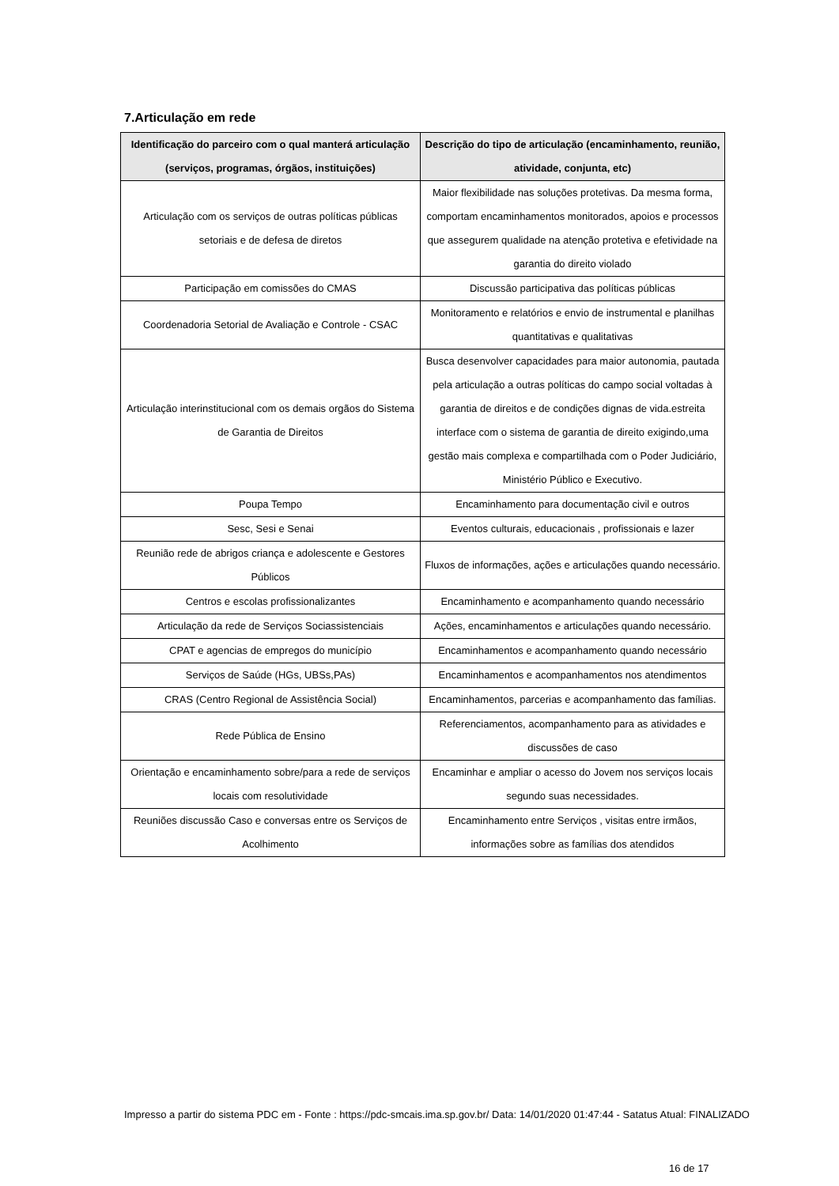7.Articulação em rede
| Identificação do parceiro com o qual manterá articulação (serviços, programas, órgãos, instituições) | Descrição do tipo de articulação (encaminhamento, reunião, atividade, conjunta, etc) |
| --- | --- |
| Articulação com os serviços de outras políticas públicas setoriais e de defesa de diretos | Maior flexibilidade nas soluções protetivas. Da mesma forma, comportam encaminhamentos monitorados, apoios e processos que assegurem qualidade na atenção protetiva e efetividade na garantia do direito violado |
| Participação em comissões do CMAS | Discussão participativa das políticas públicas |
| Coordenadoria Setorial de Avaliação e Controle - CSAC | Monitoramento e relatórios e envio de instrumental e planilhas quantitativas e qualitativas |
| Articulação interinstitucional com os demais orgãos do Sistema de Garantia de Direitos | Busca desenvolver capacidades para maior autonomia, pautada pela articulação a outras políticas do campo social voltadas à garantia de direitos e de condições dignas de vida.estreita interface com o sistema de garantia de direito exigindo,uma gestão mais complexa e compartilhada com o Poder Judiciário, Ministério Público e Executivo. |
| Poupa Tempo | Encaminhamento para documentação civil e outros |
| Sesc, Sesi e Senai | Eventos culturais, educacionais , profissionais e lazer |
| Reunião rede de abrigos criança e adolescente e Gestores Públicos | Fluxos de informações, ações e articulações quando necessário. |
| Centros e escolas profissionalizantes | Encaminhamento e acompanhamento quando necessário |
| Articulação da rede de Serviços Sociassistenciais | Ações, encaminhamentos e articulações quando necessário. |
| CPAT e agencias de empregos do município | Encaminhamentos e acompanhamento quando necessário |
| Serviços de Saúde (HGs, UBSs,PAs) | Encaminhamentos e acompanhamentos nos atendimentos |
| CRAS (Centro Regional de Assistência Social) | Encaminhamentos, parcerias e acompanhamento das famílias. |
| Rede Pública de Ensino | Referenciamentos, acompanhamento para as atividades e discussões de caso |
| Orientação e encaminhamento sobre/para a rede de serviços locais com resolutividade | Encaminhar e ampliar o acesso do Jovem nos serviços locais segundo suas necessidades. |
| Reuniões discussão Caso e conversas entre os Serviços de Acolhimento | Encaminhamento entre Serviços , visitas entre irmãos, informações sobre as famílias dos atendidos |
Impresso a partir do sistema PDC em - Fonte : https://pdc-smcais.ima.sp.gov.br/ Data: 14/01/2020 01:47:44 - Satatus Atual: FINALIZADO
16 de 17